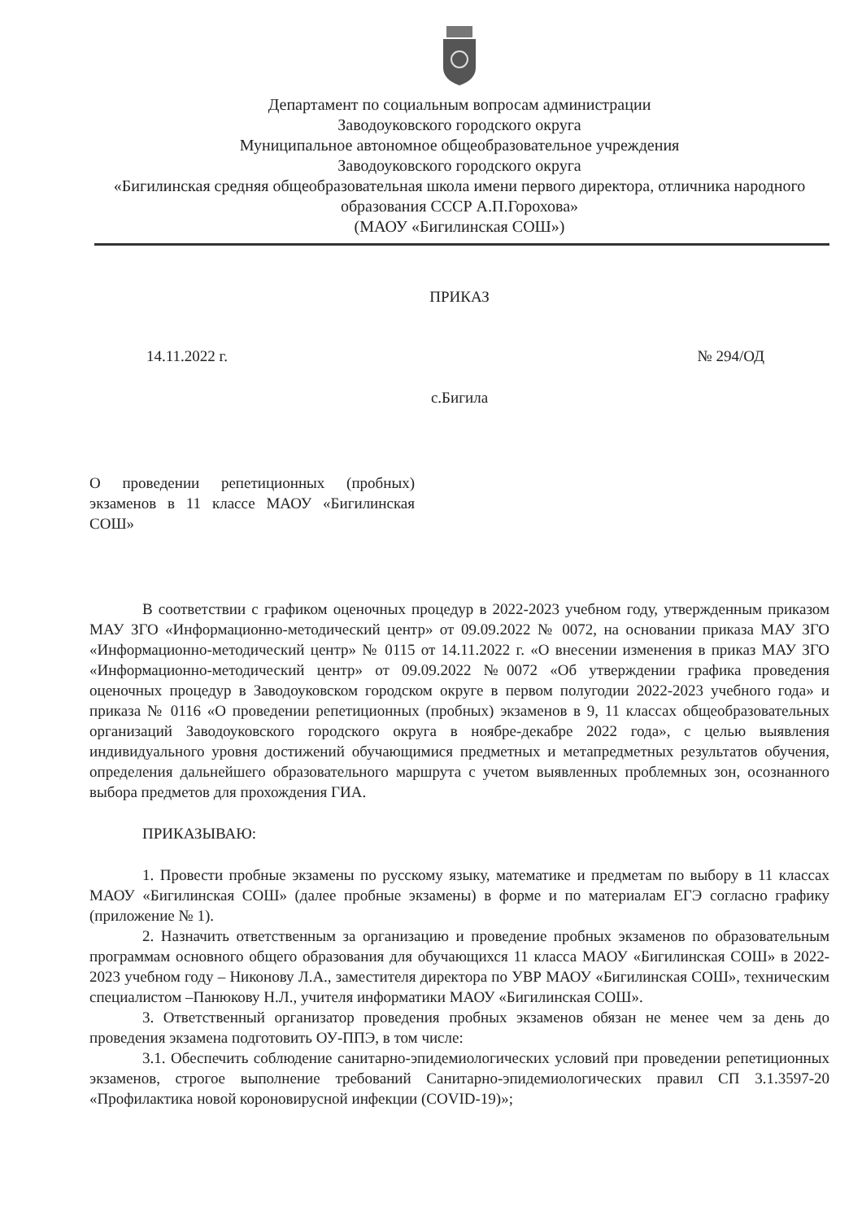Департамент по социальным вопросам администрации
Заводоуковского городского округа
Муниципальное автономное общеобразовательное учреждения
Заводоуковского городского округа
«Бигилинская средняя общеобразовательная школа имени первого директора, отличника народного образования СССР А.П.Горохова»
(МАОУ «Бигилинская СОШ»)
ПРИКАЗ
14.11.2022 г. № 294/ОД
с.Бигила
О проведении репетиционных (пробных) экзаменов в 11 классе МАОУ «Бигилинская СОШ»
В соответствии с графиком оценочных процедур в 2022-2023 учебном году, утвержденным приказом МАУ ЗГО «Информационно-методический центр» от 09.09.2022 № 0072, на основании приказа МАУ ЗГО «Информационно-методический центр» № 0115 от 14.11.2022 г. «О внесении изменения в приказ МАУ ЗГО «Информационно-методический центр» от 09.09.2022 №0072 «Об утверждении графика проведения оценочных процедур в Заводоуковском городском округе в первом полугодии 2022-2023 учебного года» и приказа № 0116 «О проведении репетиционных (пробных) экзаменов в 9, 11 классах общеобразовательных организаций Заводоуковского городского округа в ноябре-декабре 2022 года», с целью выявления индивидуального уровня достижений обучающимися предметных и метапредметных результатов обучения, определения дальнейшего образовательного маршрута с учетом выявленных проблемных зон, осознанного выбора предметов для прохождения ГИА.
ПРИКАЗЫВАЮ:
1. Провести пробные экзамены по русскому языку, математике и предметам по выбору в 11 классах МАОУ «Бигилинская СОШ» (далее пробные экзамены) в форме и по материалам ЕГЭ согласно графику (приложение № 1).
2. Назначить ответственным за организацию и проведение пробных экзаменов по образовательным программам основного общего образования для обучающихся 11 класса МАОУ «Бигилинская СОШ» в 2022-2023 учебном году – Никонову Л.А., заместителя директора по УВР МАОУ «Бигилинская СОШ», техническим специалистом –Панюкову Н.Л., учителя информатики МАОУ «Бигилинская СОШ».
3. Ответственный организатор проведения пробных экзаменов обязан не менее чем за день до проведения экзамена подготовить ОУ-ППЭ, в том числе:
3.1. Обеспечить соблюдение санитарно-эпидемиологических условий при проведении репетиционных экзаменов, строгое выполнение требований Санитарно-эпидемиологических правил СП 3.1.3597-20 «Профилактика новой короновирусной инфекции (COVID-19)»;